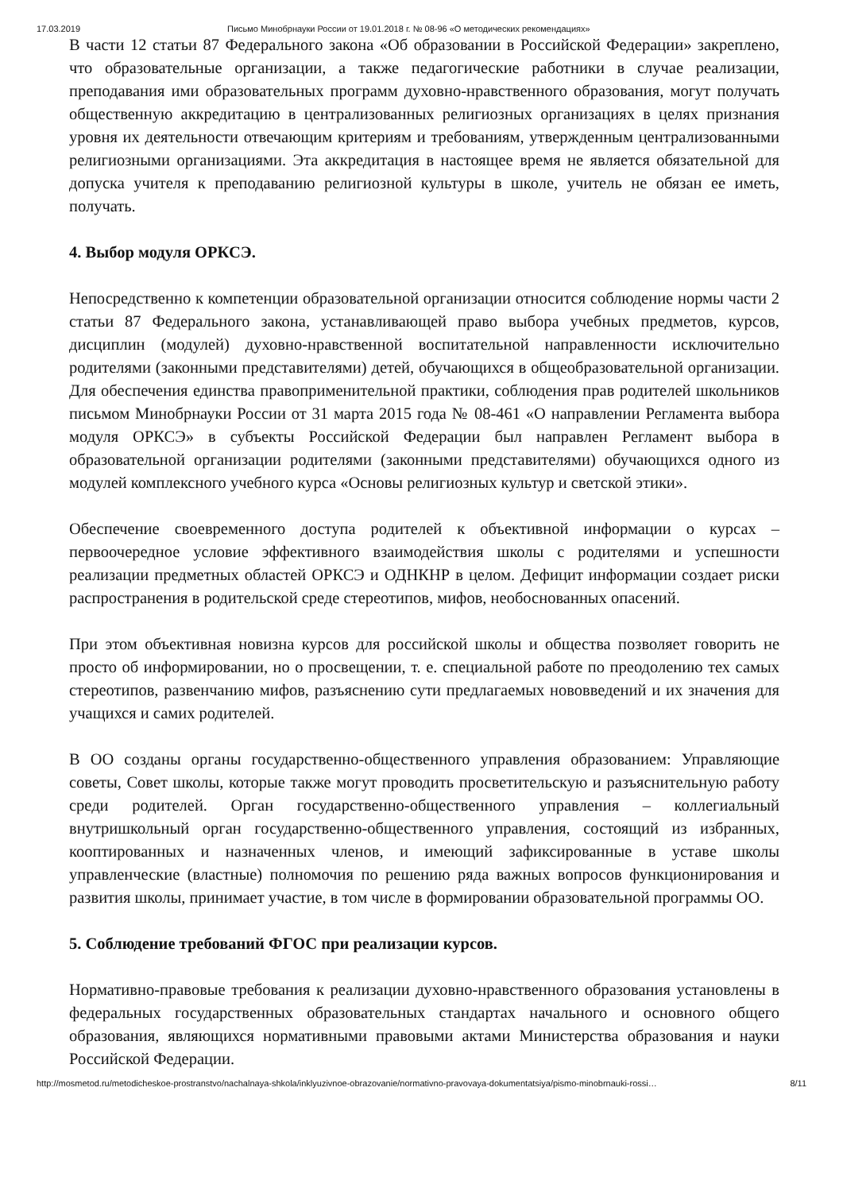17.03.2019 Письмо Минобрнауки России от 19.01.2018 г. № 08-96 «О методических рекомендациях»
В части 12 статьи 87 Федерального закона «Об образовании в Российской Федерации» закреплено, что образовательные организации, а также педагогические работники в случае реализации, преподавания ими образовательных программ духовно-нравственного образования, могут получать общественную аккредитацию в централизованных религиозных организациях в целях признания уровня их деятельности отвечающим критериям и требованиям, утвержденным централизованными религиозными организациями. Эта аккредитация в настоящее время не является обязательной для допуска учителя к преподаванию религиозной культуры в школе, учитель не обязан ее иметь, получать.
4. Выбор модуля ОРКСЭ.
Непосредственно к компетенции образовательной организации относится соблюдение нормы части 2 статьи 87 Федерального закона, устанавливающей право выбора учебных предметов, курсов, дисциплин (модулей) духовно-нравственной воспитательной направленности исключительно родителями (законными представителями) детей, обучающихся в общеобразовательной организации. Для обеспечения единства правоприменительной практики, соблюдения прав родителей школьников письмом Минобрнауки России от 31 марта 2015 года № 08-461 «О направлении Регламента выбора модуля ОРКСЭ» в субъекты Российской Федерации был направлен Регламент выбора в образовательной организации родителями (законными представителями) обучающихся одного из модулей комплексного учебного курса «Основы религиозных культур и светской этики».
Обеспечение своевременного доступа родителей к объективной информации о курсах – первоочередное условие эффективного взаимодействия школы с родителями и успешности реализации предметных областей ОРКСЭ и ОДНКНР в целом. Дефицит информации создает риски распространения в родительской среде стереотипов, мифов, необоснованных опасений.
При этом объективная новизна курсов для российской школы и общества позволяет говорить не просто об информировании, но о просвещении, т. е. специальной работе по преодолению тех самых стереотипов, развенчанию мифов, разъяснению сути предлагаемых нововведений и их значения для учащихся и самих родителей.
В ОО созданы органы государственно-общественного управления образованием: Управляющие советы, Совет школы, которые также могут проводить просветительскую и разъяснительную работу среди родителей. Орган государственно-общественного управления – коллегиальный внутришкольный орган государственно-общественного управления, состоящий из избранных, кооптированных и назначенных членов, и имеющий зафиксированные в уставе школы управленческие (властные) полномочия по решению ряда важных вопросов функционирования и развития школы, принимает участие, в том числе в формировании образовательной программы ОО.
5. Соблюдение требований ФГОС при реализации курсов.
Нормативно-правовые требования к реализации духовно-нравственного образования установлены в федеральных государственных образовательных стандартах начального и основного общего образования, являющихся нормативными правовыми актами Министерства образования и науки Российской Федерации.
http://mosmetod.ru/metodicheskoe-prostranstvo/nachalnaya-shkola/inklyuzivnoe-obrazovanie/normativno-pravovaya-dokumentatsiya/pismo-minobrnauki-rossi… 8/11